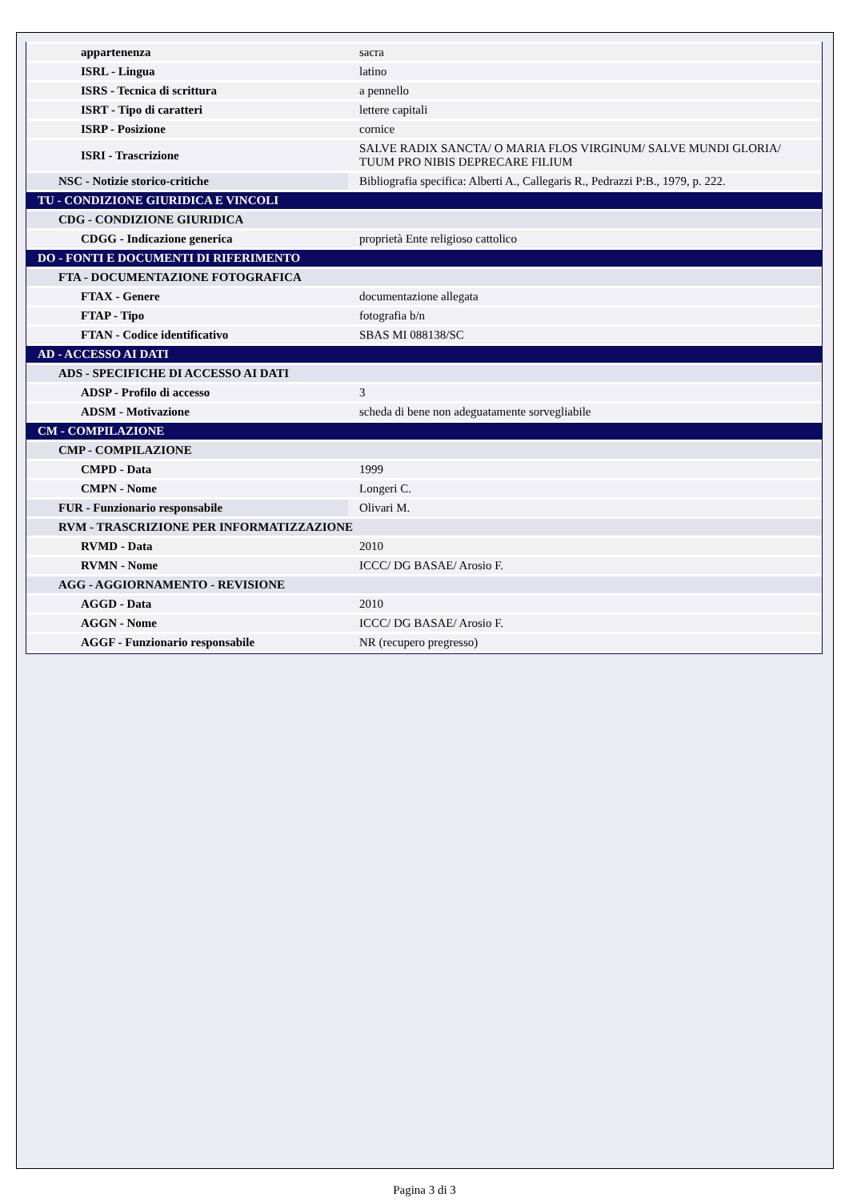| appartenenza | sacra |
| ISRL - Lingua | latino |
| ISRS - Tecnica di scrittura | a pennello |
| ISRT - Tipo di caratteri | lettere capitali |
| ISRP - Posizione | cornice |
| ISRI - Trascrizione | SALVE RADIX SANCTA/ O MARIA FLOS VIRGINUM/ SALVE MUNDI GLORIA/ TUUM PRO NIBIS DEPRECARE FILIUM |
| NSC - Notizie storico-critiche | Bibliografia specifica: Alberti A., Callegaris R., Pedrazzi P:B., 1979, p. 222. |
| TU - CONDIZIONE GIURIDICA E VINCOLI | |
| CDG - CONDIZIONE GIURIDICA | |
| CDGG - Indicazione generica | proprietà Ente religioso cattolico |
| DO - FONTI E DOCUMENTI DI RIFERIMENTO | |
| FTA - DOCUMENTAZIONE FOTOGRAFICA | |
| FTAX - Genere | documentazione allegata |
| FTAP - Tipo | fotografia b/n |
| FTAN - Codice identificativo | SBAS MI 088138/SC |
| AD - ACCESSO AI DATI | |
| ADS - SPECIFICHE DI ACCESSO AI DATI | |
| ADSP - Profilo di accesso | 3 |
| ADSM - Motivazione | scheda di bene non adeguatamente sorvegliabile |
| CM - COMPILAZIONE | |
| CMP - COMPILAZIONE | |
| CMPD - Data | 1999 |
| CMPN - Nome | Longeri C. |
| FUR - Funzionario responsabile | Olivari M. |
| RVM - TRASCRIZIONE PER INFORMATIZZAZIONE | |
| RVMD - Data | 2010 |
| RVMN - Nome | ICCC/ DG BASAE/ Arosio F. |
| AGG - AGGIORNAMENTO - REVISIONE | |
| AGGD - Data | 2010 |
| AGGN - Nome | ICCC/ DG BASAE/ Arosio F. |
| AGGF - Funzionario responsabile | NR (recupero pregresso) |
Pagina 3 di 3